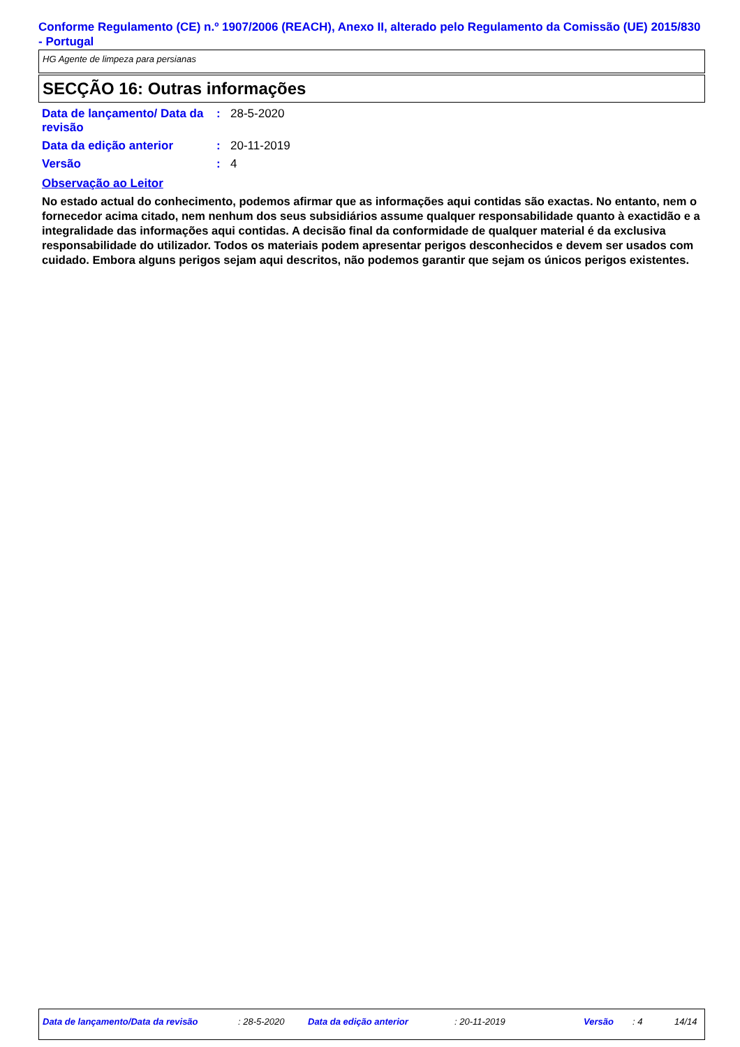Conforme Regulamento (CE) n.º 1907/2006 (REACH), Anexo II, alterado pelo Regulamento da Comissão (UE) 2015/830 - Portugal
HG Agente de limpeza para persianas
SECÇÃO 16: Outras informações
| Data de lançamento/ Data da revisão | : | 28-5-2020 |
| Data da edição anterior | : | 20-11-2019 |
| Versão | : | 4 |
Observação ao Leitor
No estado actual do conhecimento, podemos afirmar que as informações aqui contidas são exactas. No entanto, nem o fornecedor acima citado, nem nenhum dos seus subsidiários assume qualquer responsabilidade quanto à exactidão e a integralidade das informações aqui contidas. A decisão final da conformidade de qualquer material é da exclusiva responsabilidade do utilizador. Todos os materiais podem apresentar perigos desconhecidos e devem ser usados com cuidado. Embora alguns perigos sejam aqui descritos, não podemos garantir que sejam os únicos perigos existentes.
Data de lançamento/Data da revisão : 28-5-2020 Data da edição anterior : 20-11-2019 Versão : 4 14/14